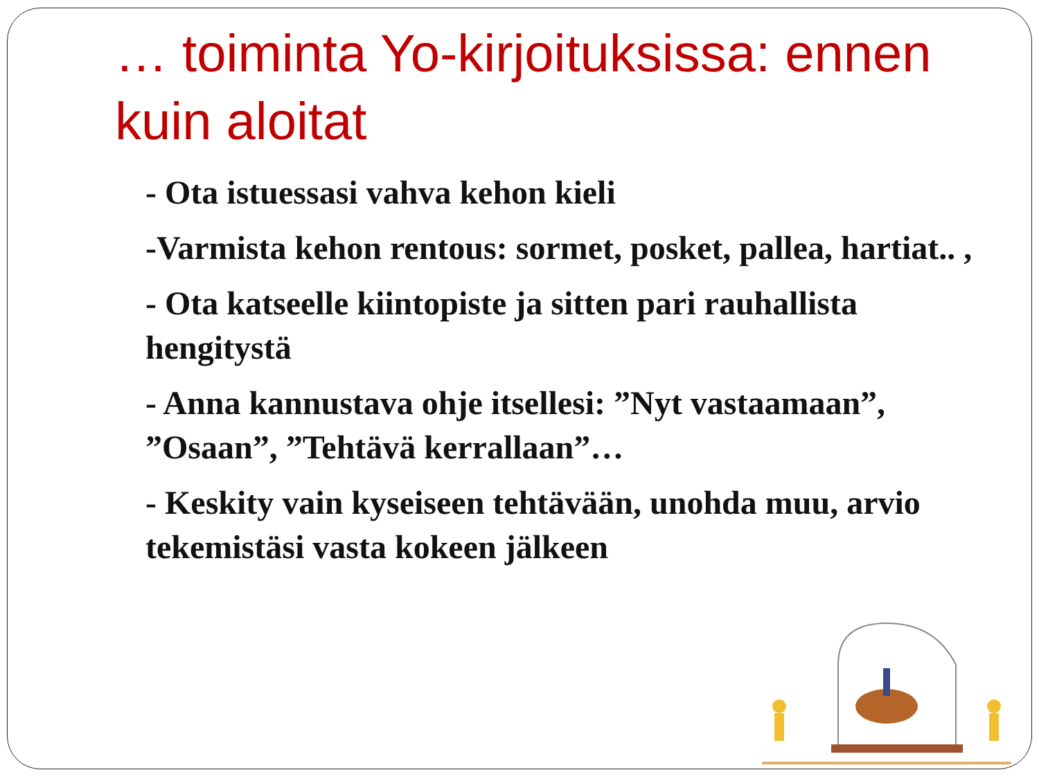… toiminta Yo-kirjoituksissa: ennen kuin aloitat
- Ota istuessasi vahva kehon kieli
-Varmista kehon rentous: sormet, posket, pallea, hartiat.. ,
- Ota katseelle kiintopiste ja sitten pari rauhallista hengitystä
- Anna kannustava ohje itsellesi: ”Nyt vastaamaan”, ”Osaan”, ”Tehtävä kerrallaan”…
- Keskity vain kyseiseen tehtävään, unohda muu, arvio tekemistäsi vasta kokeen jälkeen